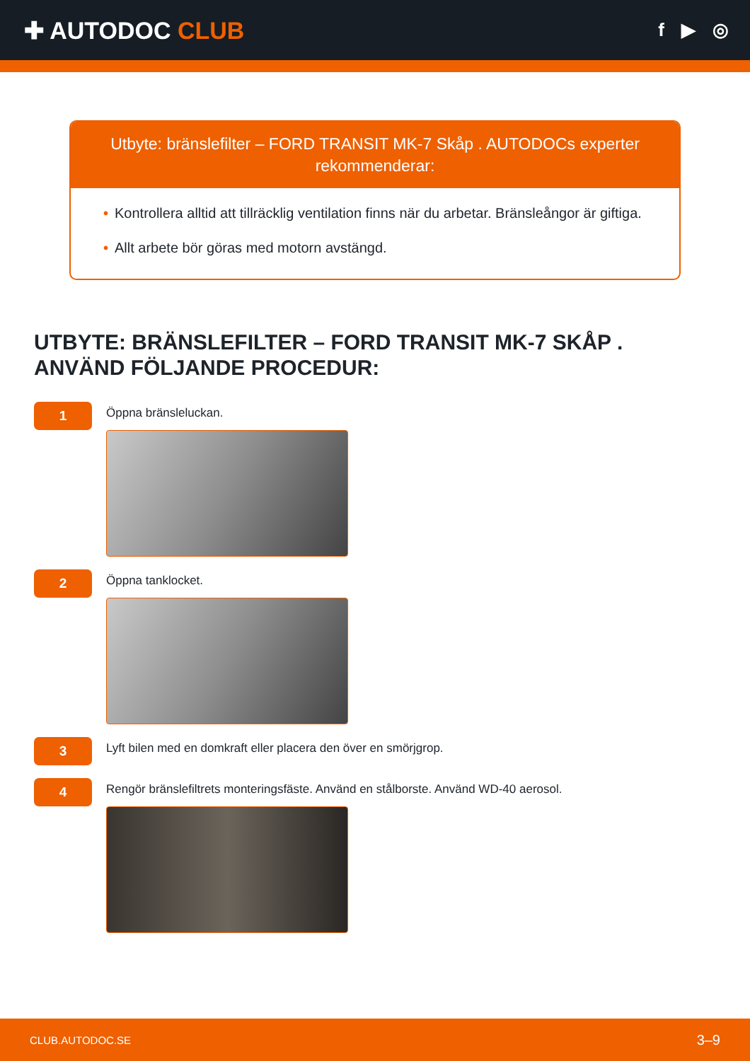✚ AUTODOC CLUB
f ▶ ◎
Utbyte: bränslefilter – FORD TRANSIT MK-7 Skåp . AUTODOCs experter rekommenderar:
• Kontrollera alltid att tillräcklig ventilation finns när du arbetar. Bränsleångor är giftiga.
• Allt arbete bör göras med motorn avstängd.
UTBYTE: BRÄNSLEFILTER – FORD TRANSIT MK-7 SKÅP . ANVÄND FÖLJANDE PROCEDUR:
1
Öppna bränsleluckan.
2
Öppna tanklocket.
3
Lyft bilen med en domkraft eller placera den över en smörjgrop.
4
Rengör bränslefiltrets monteringsfäste. Använd en stålborste. Använd WD-40 aerosol.
CLUB.AUTODOC.SE 3–9